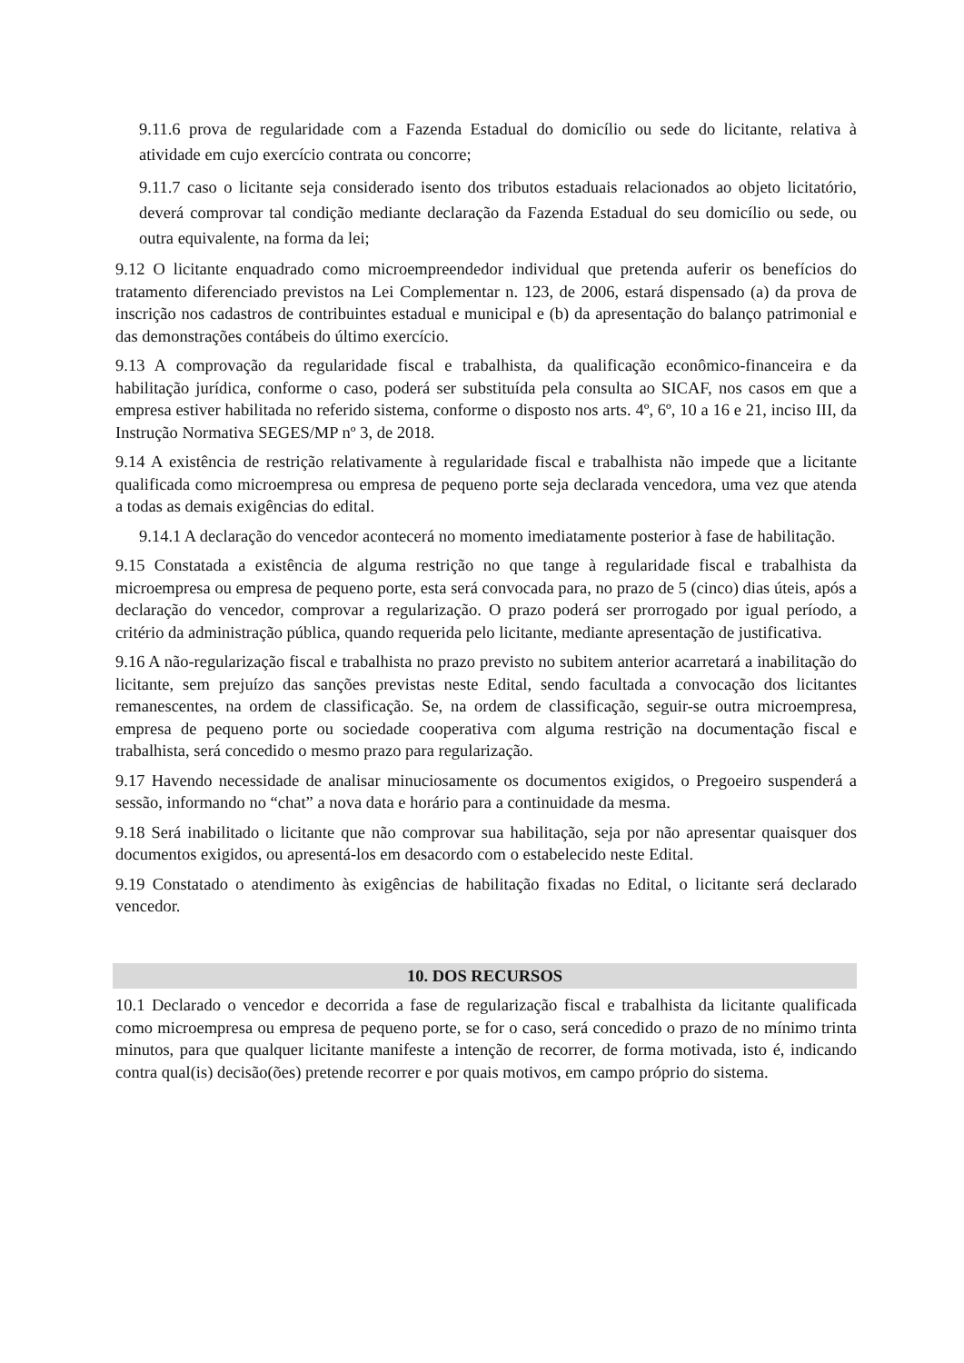9.11.6 prova de regularidade com a Fazenda Estadual do domicílio ou sede do licitante, relativa à atividade em cujo exercício contrata ou concorre;
9.11.7 caso o licitante seja considerado isento dos tributos estaduais relacionados ao objeto licitatório, deverá comprovar tal condição mediante declaração da Fazenda Estadual do seu domicílio ou sede, ou outra equivalente, na forma da lei;
9.12 O licitante enquadrado como microempreendedor individual que pretenda auferir os benefícios do tratamento diferenciado previstos na Lei Complementar n. 123, de 2006, estará dispensado (a) da prova de inscrição nos cadastros de contribuintes estadual e municipal e (b) da apresentação do balanço patrimonial e das demonstrações contábeis do último exercício.
9.13 A comprovação da regularidade fiscal e trabalhista, da qualificação econômico-financeira e da habilitação jurídica, conforme o caso, poderá ser substituída pela consulta ao SICAF, nos casos em que a empresa estiver habilitada no referido sistema, conforme o disposto nos arts. 4º, 6º, 10 a 16 e 21, inciso III, da Instrução Normativa SEGES/MP nº 3, de 2018.
9.14 A existência de restrição relativamente à regularidade fiscal e trabalhista não impede que a licitante qualificada como microempresa ou empresa de pequeno porte seja declarada vencedora, uma vez que atenda a todas as demais exigências do edital.
9.14.1 A declaração do vencedor acontecerá no momento imediatamente posterior à fase de habilitação.
9.15 Constatada a existência de alguma restrição no que tange à regularidade fiscal e trabalhista da microempresa ou empresa de pequeno porte, esta será convocada para, no prazo de 5 (cinco) dias úteis, após a declaração do vencedor, comprovar a regularização. O prazo poderá ser prorrogado por igual período, a critério da administração pública, quando requerida pelo licitante, mediante apresentação de justificativa.
9.16 A não-regularização fiscal e trabalhista no prazo previsto no subitem anterior acarretará a inabilitação do licitante, sem prejuízo das sanções previstas neste Edital, sendo facultada a convocação dos licitantes remanescentes, na ordem de classificação. Se, na ordem de classificação, seguir-se outra microempresa, empresa de pequeno porte ou sociedade cooperativa com alguma restrição na documentação fiscal e trabalhista, será concedido o mesmo prazo para regularização.
9.17 Havendo necessidade de analisar minuciosamente os documentos exigidos, o Pregoeiro suspenderá a sessão, informando no “chat” a nova data e horário para a continuidade da mesma.
9.18 Será inabilitado o licitante que não comprovar sua habilitação, seja por não apresentar quaisquer dos documentos exigidos, ou apresentá-los em desacordo com o estabelecido neste Edital.
9.19 Constatado o atendimento às exigências de habilitação fixadas no Edital, o licitante será declarado vencedor.
10. DOS RECURSOS
10.1 Declarado o vencedor e decorrida a fase de regularização fiscal e trabalhista da licitante qualificada como microempresa ou empresa de pequeno porte, se for o caso, será concedido o prazo de no mínimo trinta minutos, para que qualquer licitante manifeste a intenção de recorrer, de forma motivada, isto é, indicando contra qual(is) decisão(ões) pretende recorrer e por quais motivos, em campo próprio do sistema.